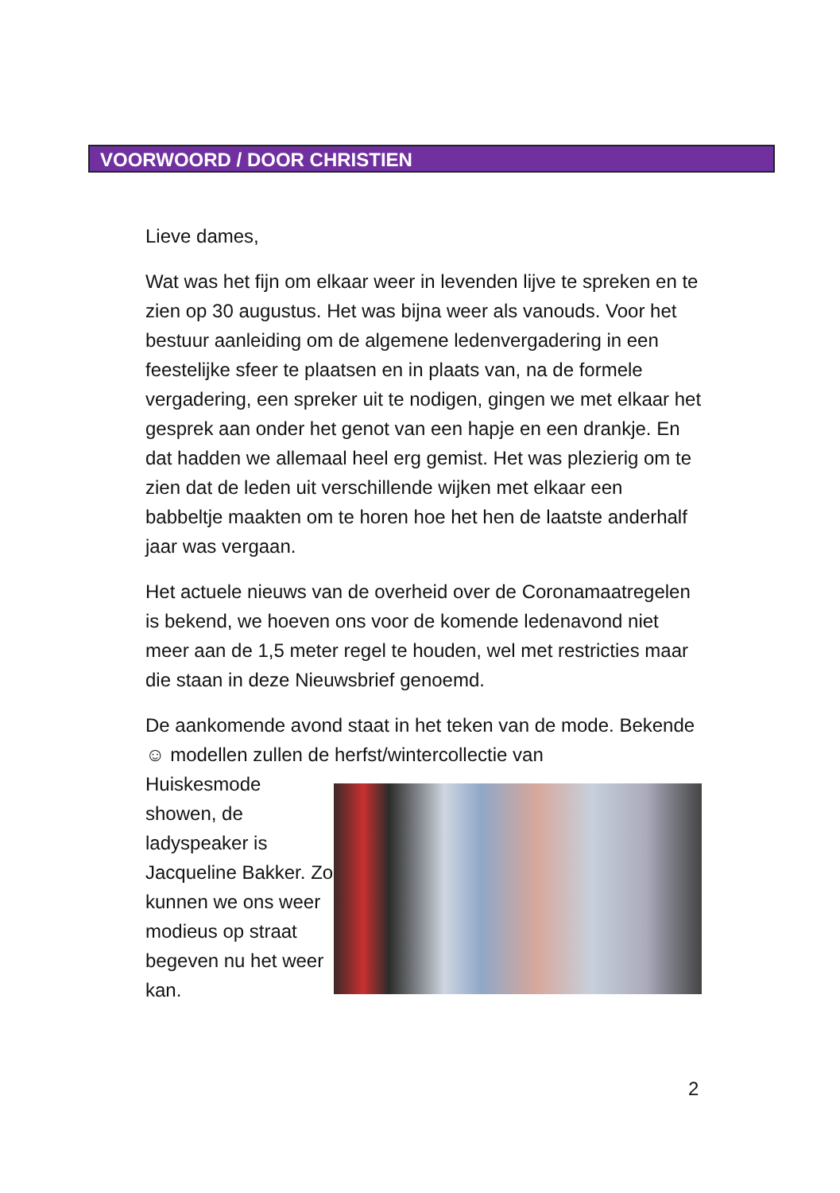VOORWOORD / DOOR CHRISTIEN
Lieve dames,
Wat was het fijn om elkaar weer in levenden lijve te spreken en te zien op 30 augustus. Het was bijna weer als vanouds. Voor het bestuur aanleiding om de algemene ledenvergadering in een feestelijke sfeer te plaatsen en in plaats van, na de formele vergadering, een spreker uit te nodigen, gingen we met elkaar het gesprek aan onder het genot van een hapje en een drankje. En dat hadden we allemaal heel erg gemist. Het was plezierig om te zien dat de leden uit verschillende wijken met elkaar een babbeltje maakten om te horen hoe het hen de laatste anderhalf jaar was vergaan.
Het actuele nieuws van de overheid over de Coronamaatregelen is bekend, we hoeven ons voor de komende ledenavond niet meer aan de 1,5 meter regel te houden, wel met restricties maar die staan in deze Nieuwsbrief genoemd.
De aankomende avond staat in het teken van de mode. Bekende ☺ modellen zullen de herfst/wintercollectie van
Huiskesmode showen, de ladyspeaker is Jacqueline Bakker. Zo kunnen we ons weer modieus op straat begeven nu het weer kan.
2